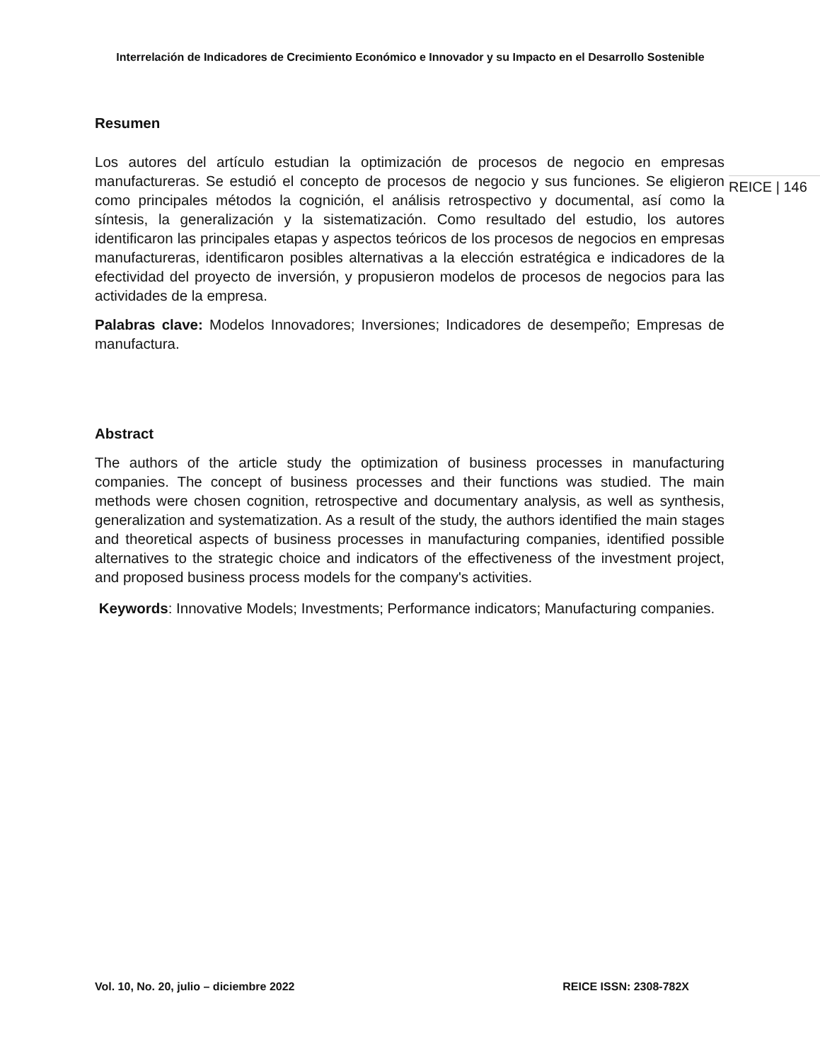Interrelación de Indicadores de Crecimiento Económico e Innovador y su Impacto en el Desarrollo Sostenible
Resumen
Los autores del artículo estudian la optimización de procesos de negocio en empresas manufactureras. Se estudió el concepto de procesos de negocio y sus funciones. Se eligieron como principales métodos la cognición, el análisis retrospectivo y documental, así como la síntesis, la generalización y la sistematización. Como resultado del estudio, los autores identificaron las principales etapas y aspectos teóricos de los procesos de negocios en empresas manufactureras, identificaron posibles alternativas a la elección estratégica e indicadores de la efectividad del proyecto de inversión, y propusieron modelos de procesos de negocios para las actividades de la empresa.
Palabras clave: Modelos Innovadores; Inversiones; Indicadores de desempeño; Empresas de manufactura.
Abstract
The authors of the article study the optimization of business processes in manufacturing companies. The concept of business processes and their functions was studied. The main methods were chosen cognition, retrospective and documentary analysis, as well as synthesis, generalization and systematization. As a result of the study, the authors identified the main stages and theoretical aspects of business processes in manufacturing companies, identified possible alternatives to the strategic choice and indicators of the effectiveness of the investment project, and proposed business process models for the company's activities.
Keywords: Innovative Models; Investments; Performance indicators; Manufacturing companies.
REICE | 146
Vol. 10, No. 20, julio – diciembre 2022 REICE ISSN: 2308-782X